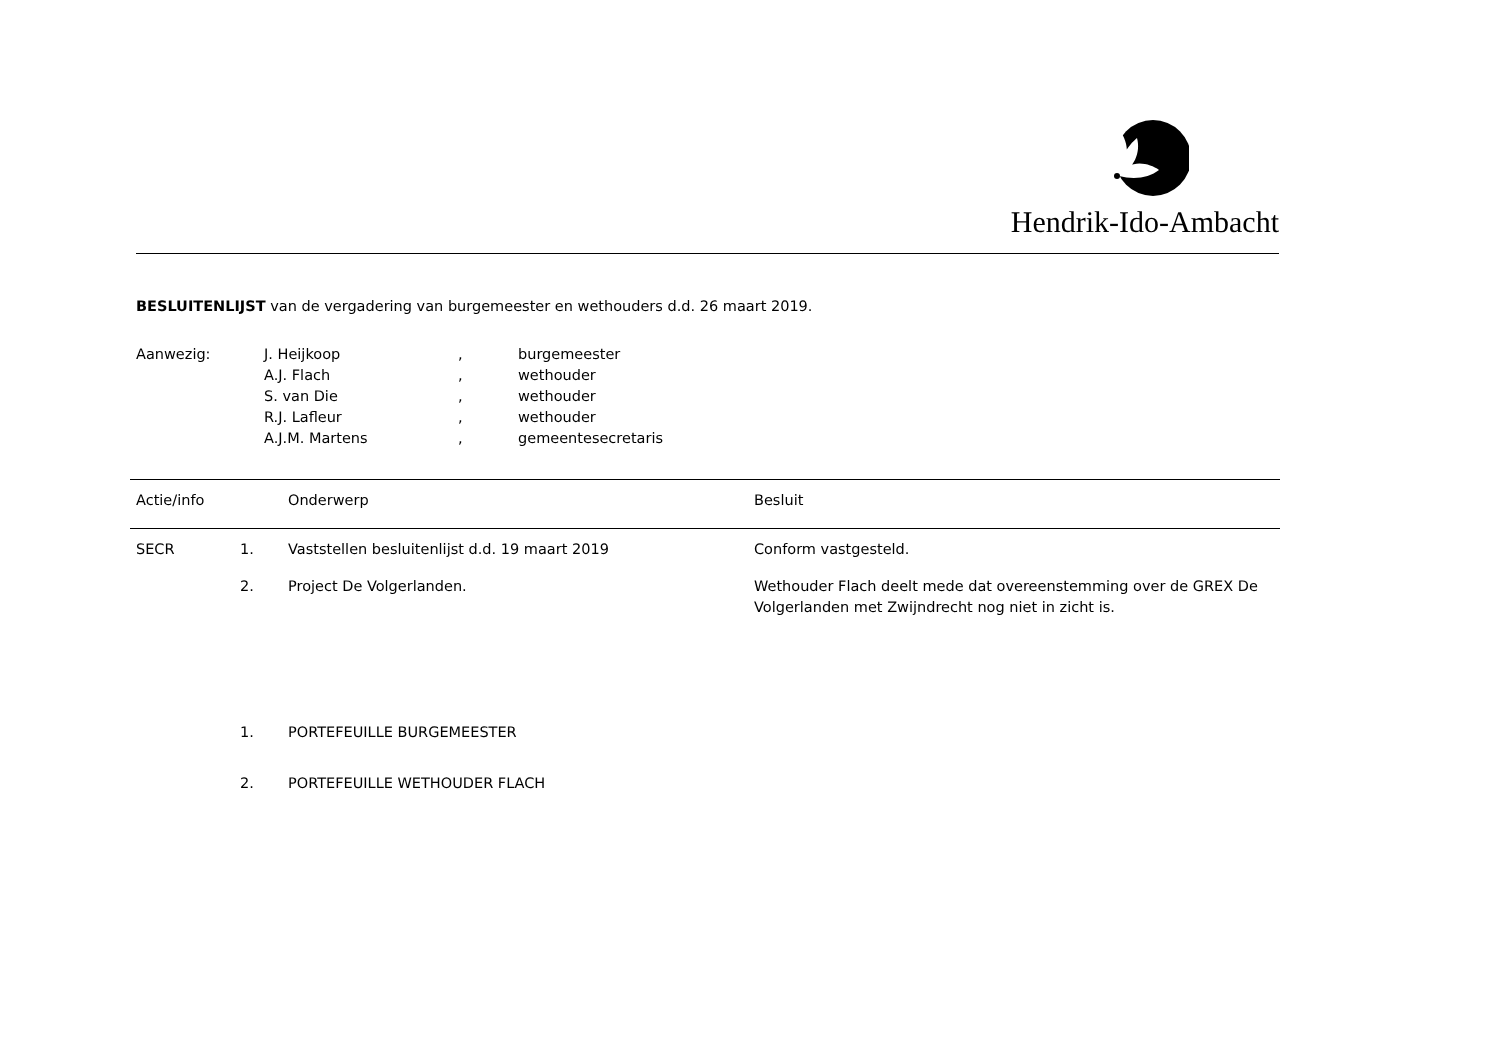Hendrik-Ido-Ambacht
BESLUITENLIJST van de vergadering van burgemeester en wethouders d.d. 26 maart 2019.
| Aanwezig: | J. Heijkoop | , | burgemeester |
| | A.J. Flach | , | wethouder |
| | S. van Die | , | wethouder |
| | R.J. Lafleur | , | wethouder |
| | A.J.M. Martens | , | gemeentesecretaris |
| Actie/info | | Onderwerp | Besluit |
| --- | --- | --- | --- |
| SECR | 1. | Vaststellen besluitenlijst d.d. 19 maart 2019 | Conform vastgesteld. |
| | 2. | Project De Volgerlanden. | Wethouder Flach deelt mede dat overeenstemming over de GREX De Volgerlanden met Zwijndrecht nog niet in zicht is. |
| | 1. | PORTEFEUILLE BURGEMEESTER |
| | 2. | PORTEFEUILLE WETHOUDER FLACH |